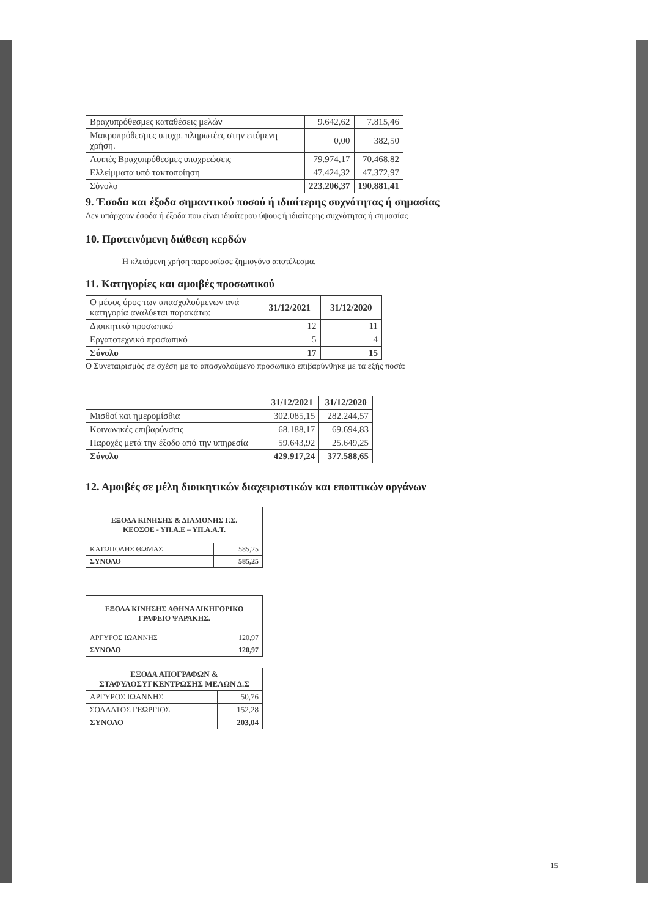| Βραχυπρόθεσμες καταθέσεις μελών | 9.642,62 | 7.815,46 |
| Μακροπρόθεσμες υποχρ. πληρωτέες στην επόμενη χρήση. | 0,00 | 382,50 |
| Λοιπές Βραχυπρόθεσμες υποχρεώσεις | 79.974,17 | 70.468,82 |
| Ελλείμματα υπό τακτοποίηση | 47.424,32 | 47.372,97 |
| Σύνολο | 223.206,37 | 190.881,41 |
9. Έσοδα και έξοδα σημαντικού ποσού ή ιδιαίτερης συχνότητας ή σημασίας
Δεν υπάρχουν έσοδα ή έξοδα που είναι ιδιαίτερου ύψους ή ιδιαίτερης συχνότητας ή σημασίας
10. Προτεινόμενη διάθεση κερδών
Η κλειόμενη χρήση παρουσίασε ζημιογόνο αποτέλεσμα.
11. Κατηγορίες και αμοιβές προσωπικού
| Ο μέσος όρος των απασχολούμενων ανά κατηγορία αναλύεται παρακάτω: | 31/12/2021 | 31/12/2020 |
| Διοικητικό προσωπικό | 12 | 11 |
| Εργατοτεχνικό προσωπικό | 5 | 4 |
| Σύνολο | 17 | 15 |
Ο Συνεταιρισμός σε σχέση με το απασχολούμενο προσωπικό επιβαρύνθηκε με τα εξής ποσά:
| | 31/12/2021 | 31/12/2020 |
| Μισθοί και ημερομίσθια | 302.085,15 | 282.244,57 |
| Κοινωνικές επιβαρύνσεις | 68.188,17 | 69.694,83 |
| Παροχές μετά την έξοδο από την υπηρεσία | 59.643,92 | 25.649,25 |
| Σύνολο | 429.917,24 | 377.588,65 |
12. Αμοιβές σε μέλη διοικητικών διαχειριστικών και εποπτικών οργάνων
| ΕΞΟΔΑ ΚΙΝΗΣΗΣ & ΔΙΑΜΟΝΗΣ Γ.Σ. ΚΕΟΣΟΕ - ΥΠ.Α.Ε – ΥΠ.Α.Α.Τ. | |
| --- | --- |
| ΚΑΤΩΠΟΔΗΣ ΘΩΜΑΣ | 585,25 |
| ΣΥΝΟΛΟ | 585,25 |
| ΕΞΟΔΑ ΚΙΝΗΣΗΣ ΑΘΗΝΑ ΔΙΚΗΓΟΡΙΚΟ ΓΡΑΦΕΙΟ ΨΑΡΑΚΗΣ. | |
| --- | --- |
| ΑΡΓΥΡΟΣ ΙΩΑΝΝΗΣ | 120,97 |
| ΣΥΝΟΛΟ | 120,97 |
| ΕΞΟΔΑ ΑΠΟΓΡΑΦΩΝ & ΣΤΑΦΥΛΟΣΥΓΚΕΝΤΡΩΣΗΣ ΜΕΛΩΝ Δ.Σ | |
| --- | --- |
| ΑΡΓΥΡΟΣ ΙΩΑΝΝΗΣ | 50,76 |
| ΣΟΛΔΑΤΟΣ ΓΕΩΡΓΙΟΣ | 152,28 |
| ΣΥΝΟΛΟ | 203,04 |
15